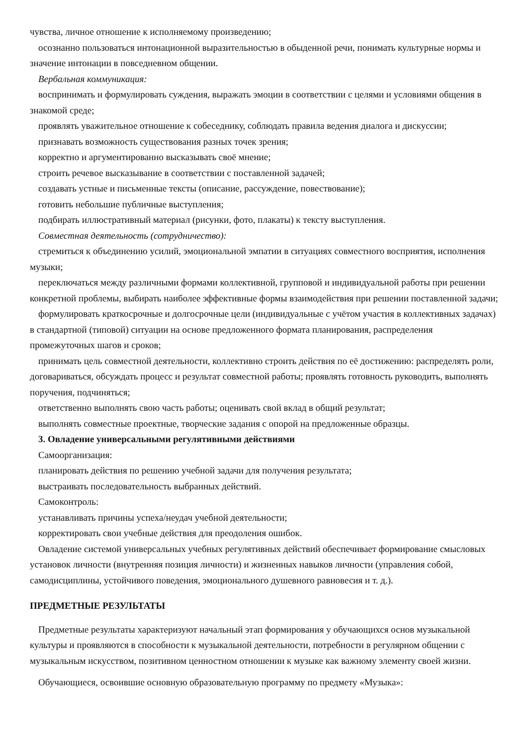чувства, личное отношение к исполняемому произведению;
осознанно пользоваться интонационной выразительностью в обыденной речи, понимать культурные нормы и значение интонации в повседневном общении.
Вербальная коммуникация:
воспринимать и формулировать суждения, выражать эмоции в соответствии с целями и условиями общения в знакомой среде;
проявлять уважительное отношение к собеседнику, соблюдать правила ведения диалога и дискуссии;
признавать возможность существования разных точек зрения;
корректно и аргументированно высказывать своё мнение;
строить речевое высказывание в соответствии с поставленной задачей;
создавать устные и письменные тексты (описание, рассуждение, повествование);
готовить небольшие публичные выступления;
подбирать иллюстративный материал (рисунки, фото, плакаты) к тексту выступления.
Совместная деятельность (сотрудничество):
стремиться к объединению усилий, эмоциональной эмпатии в ситуациях совместного восприятия, исполнения музыки;
переключаться между различными формами коллективной, групповой и индивидуальной работы при решении конкретной проблемы, выбирать наиболее эффективные формы взаимодействия при решении поставленной задачи;
формулировать краткосрочные и долгосрочные цели (индивидуальные с учётом участия в коллективных задачах) в стандартной (типовой) ситуации на основе предложенного формата планирования, распределения промежуточных шагов и сроков;
принимать цель совместной деятельности, коллективно строить действия по её достижению: распределять роли, договариваться, обсуждать процесс и результат совместной работы; проявлять готовность руководить, выполнять поручения, подчиняться;
ответственно выполнять свою часть работы; оценивать свой вклад в общий результат;
выполнять совместные проектные, творческие задания с опорой на предложенные образцы.
3. Овладение универсальными регулятивными действиями
Самоорганизация:
планировать действия по решению учебной задачи для получения результата;
выстраивать последовательность выбранных действий.
Самоконтроль:
устанавливать причины успеха/неудач учебной деятельности;
корректировать свои учебные действия для преодоления ошибок.
Овладение системой универсальных учебных регулятивных действий обеспечивает формирование смысловых установок личности (внутренняя позиция личности) и жизненных навыков личности (управления собой, самодисциплины, устойчивого поведения, эмоционального душевного равновесия и т. д.).
ПРЕДМЕТНЫЕ РЕЗУЛЬТАТЫ
Предметные результаты характеризуют начальный этап формирования у обучающихся основ музыкальной культуры и проявляются в способности к музыкальной деятельности, потребности в регулярном общении с музыкальным искусством, позитивном ценностном отношении к музыке как важному элементу своей жизни.
Обучающиеся, освоившие основную образовательную программу по предмету «Музыка»: